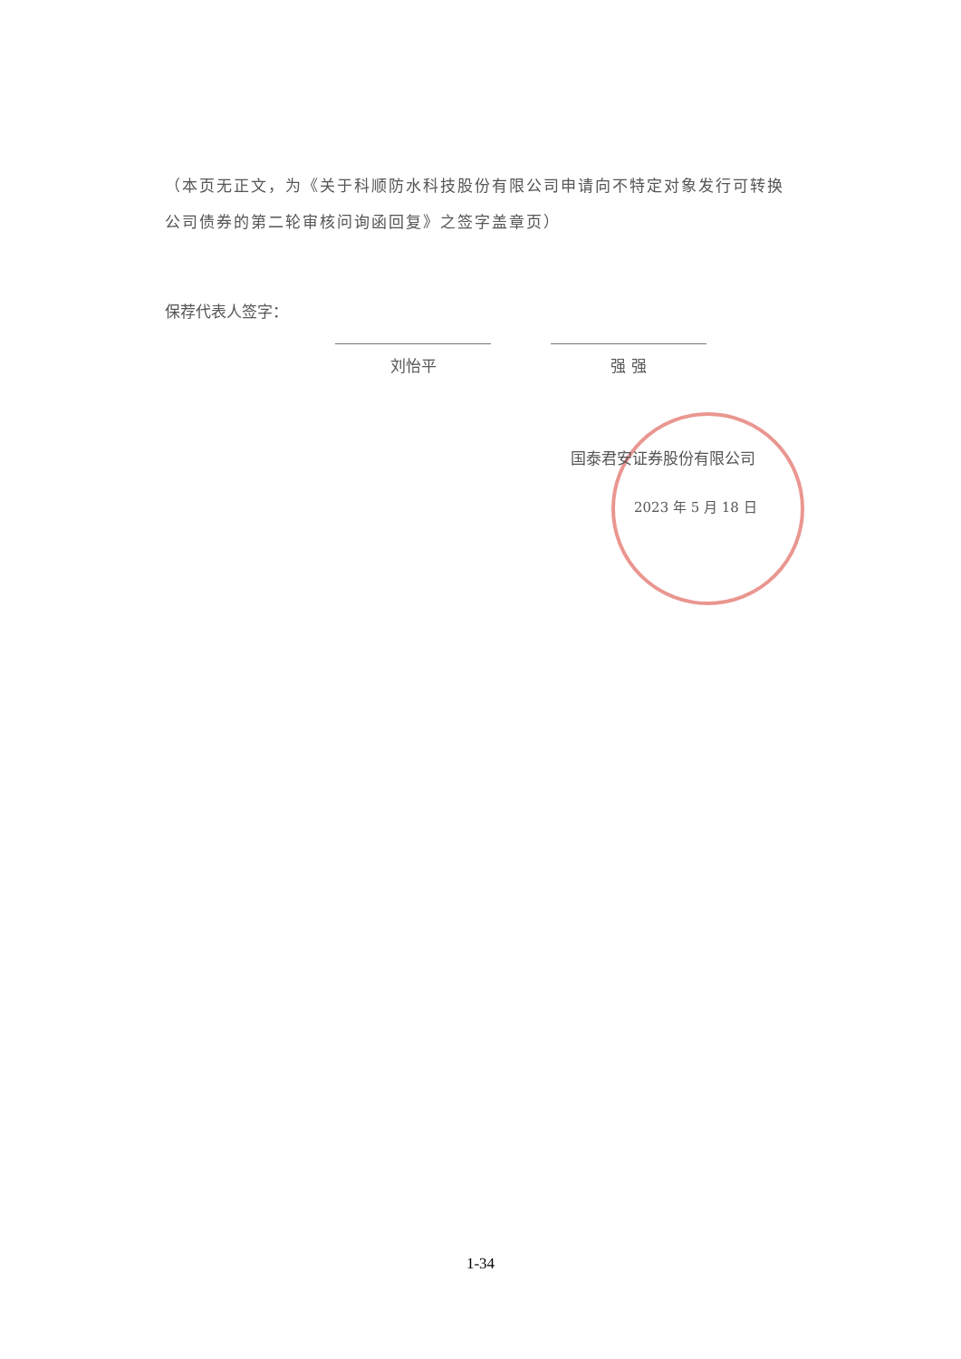（本页无正文，为《关于科顺防水科技股份有限公司申请向不特定对象发行可转换公司债券的第二轮审核问询函回复》之签字盖章页）
保荐代表人签字：
刘怡平 强 强
国泰君安证券股份有限公司
2023 年 5 月 18 日
1-34